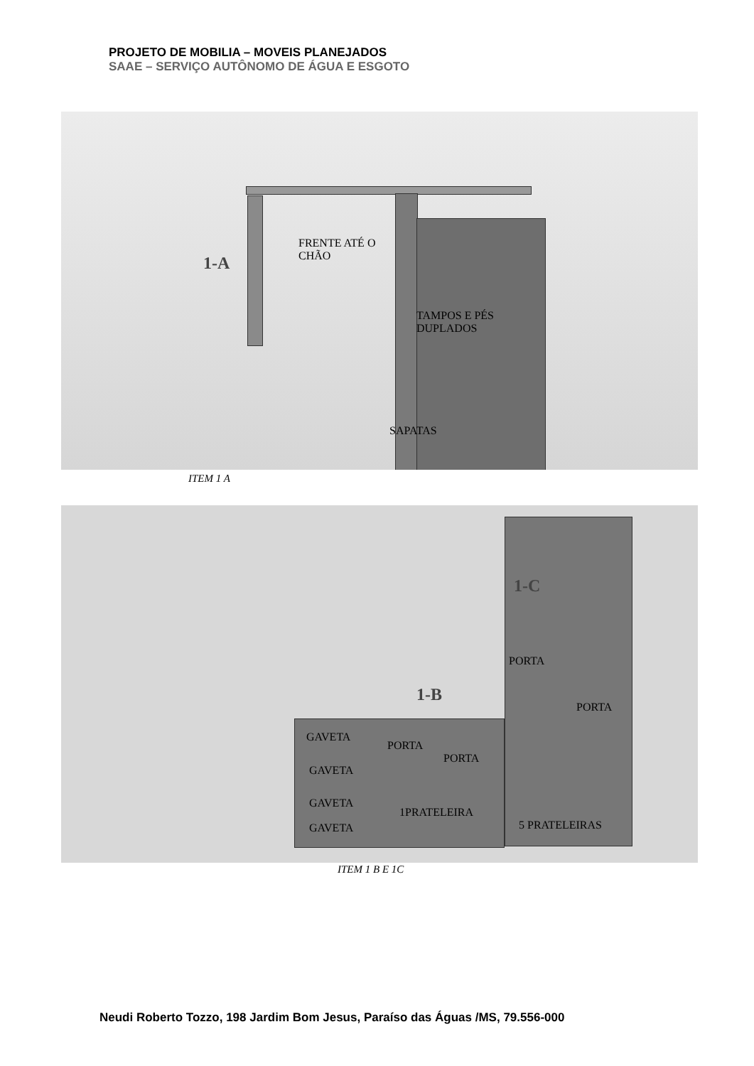PROJETO DE MOBILIA – MOVEIS PLANEJADOS
SAAE – SERVIÇO AUTÔNOMO DE ÁGUA E ESGOTO
1-A
FRENTE ATÉ O
CHÃO
TAMPOS E PÉS
DUPLADOS
SAPATAS
ITEM 1 A
1-C
1-B
PORTA
PORTA
GAVETA
PORTA
PORTA
GAVETA
GAVETA
1PRATELEIRA
5 PRATELEIRAS
GAVETA
ITEM 1 B E 1C
Neudi Roberto Tozzo, 198 Jardim Bom Jesus, Paraíso das Águas /MS, 79.556-000